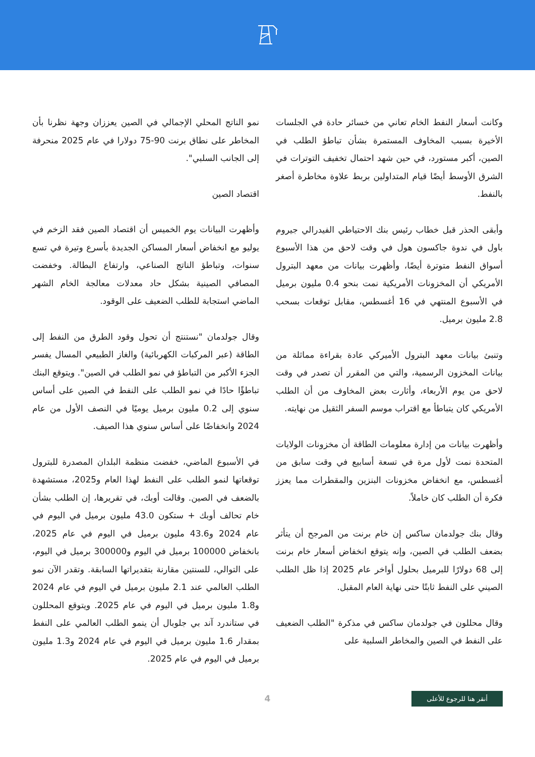وكانت أسعار النفط الخام تعاني من خسائر حادة في الجلسات الأخيرة بسبب المخاوف المستمرة بشأن تباطؤ الطلب في الصين، أكبر مستورد، في حين شهد احتمال تخفيف التوترات في الشرق الأوسط أيضًا قيام المتداولين بربط علاوة مخاطرة أصغر بالنفط.
وأبقى الحذر قبل خطاب رئيس بنك الاحتياطي الفيدرالي جيروم باول في ندوة جاكسون هول في وقت لاحق من هذا الأسبوع أسواق النفط متوترة أيضًا، وأظهرت بيانات من معهد البترول الأمريكي أن المخزونات الأمريكية نمت بنحو 0.4 مليون برميل في الأسبوع المنتهي في 16 أغسطس، مقابل توقعات بسحب 2.8 مليون برميل.
وتنبئ بيانات معهد البترول الأميركي عادة بقراءة مماثلة من بيانات المخزون الرسمية، والتي من المقرر أن تصدر في وقت لاحق من يوم الأربعاء، وأثارت بعض المخاوف من أن الطلب الأمريكي كان يتباطأ مع اقتراب موسم السفر الثقيل من نهايته.
وأظهرت بيانات من إدارة معلومات الطاقة أن مخزونات الولايات المتحدة نمت لأول مرة في تسعة أسابيع في وقت سابق من أغسطس، مع انخفاض مخزونات البنزين والمقطرات مما يعزز فكرة أن الطلب كان خاملاً.
وقال بنك جولدمان ساكس إن خام برنت من المرجح أن يتأثر بضعف الطلب في الصين، وإنه يتوقع انخفاض أسعار خام برنت إلى 68 دولارًا للبرميل بحلول أواخر عام 2025 إذا ظل الطلب الصيني على النفط ثابتًا حتى نهاية العام المقبل.
وقال محللون في جولدمان ساكس في مذكرة "الطلب الضعيف على النفط في الصين والمخاطر السلبية على
نمو الناتج المحلي الإجمالي في الصين يعززان وجهة نظرنا بأن المخاطر على نطاق برنت 90-75 دولارا في عام 2025 منحرفة إلى الجانب السلبي".
اقتصاد الصين
وأظهرت البيانات يوم الخميس أن اقتصاد الصين فقد الزخم في يوليو مع انخفاض أسعار المساكن الجديدة بأسرع وتيرة في تسع سنوات، وتباطؤ الناتج الصناعي، وارتفاع البطالة. وخفضت المصافي الصينية بشكل حاد معدلات معالجة الخام الشهر الماضي استجابة للطلب الضعيف على الوقود.
وقال جولدمان "نستنتج أن تحول وقود الطرق من النفط إلى الطاقة (عبر المركبات الكهربائية) والغاز الطبيعي المسال يفسر الجزء الأكبر من التباطؤ في نمو الطلب في الصين". ويتوقع البنك تباطؤًا حادًا في نمو الطلب على النفط في الصين على أساس سنوي إلى 0.2 مليون برميل يوميًا في النصف الأول من عام 2024 وانخفاضًا على أساس سنوي هذا الصيف.
في الأسبوع الماضي، خفضت منظمة البلدان المصدرة للبترول توقعاتها لنمو الطلب على النفط لهذا العام و2025، مستشهدة بالضعف في الصين. وقالت أوبك، في تقريرها، إن الطلب بشأن خام تحالف أوبك + ستكون 43.0 مليون برميل في اليوم في عام 2024 و43.6 مليون برميل في اليوم في عام 2025، بانخفاض 100000 برميل في اليوم و300000 برميل في اليوم، على التوالي، للسنتين مقارنة بتقديراتها السابقة. وتقدر الآن نمو الطلب العالمي عند 2.1 مليون برميل في اليوم في عام 2024 و1.8 مليون برميل في اليوم في عام 2025. ويتوقع المحللون في ستاندرد آند بي جلوبال أن ينمو الطلب العالمي على النفط بمقدار 1.6 مليون برميل في اليوم في عام 2024 و1.3 مليون برميل في اليوم في عام 2025.
أنقر هنا للرجوع للأعلى 4